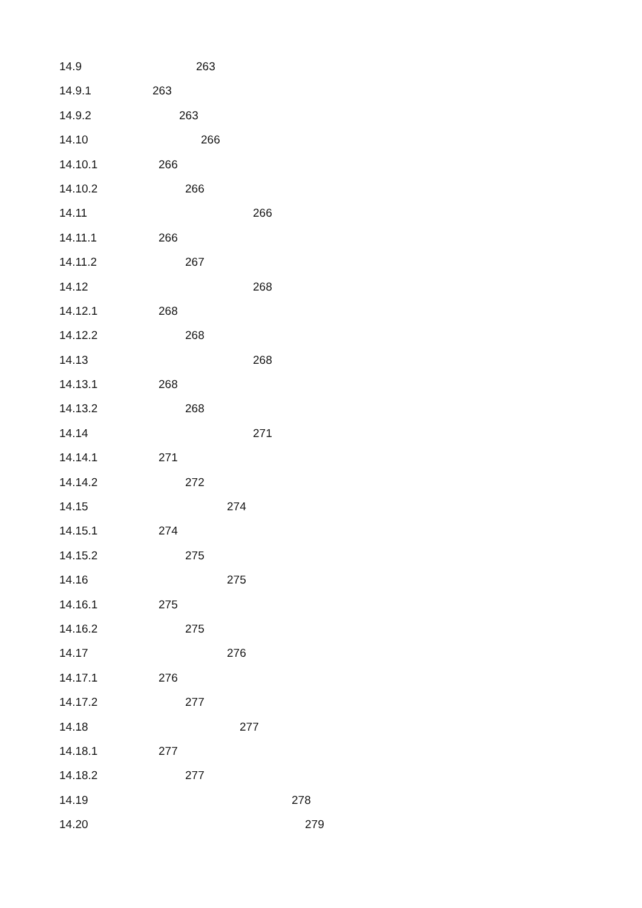14.9 263
14.9.1 263
14.9.2 263
14.10 266
14.10.1 266
14.10.2 266
14.11 266
14.11.1 266
14.11.2 267
14.12 268
14.12.1 268
14.12.2 268
14.13 268
14.13.1 268
14.13.2 268
14.14 271
14.14.1 271
14.14.2 272
14.15 274
14.15.1 274
14.15.2 275
14.16 275
14.16.1 275
14.16.2 275
14.17 276
14.17.1 276
14.17.2 277
14.18 277
14.18.1 277
14.18.2 277
14.19 278
14.20 279